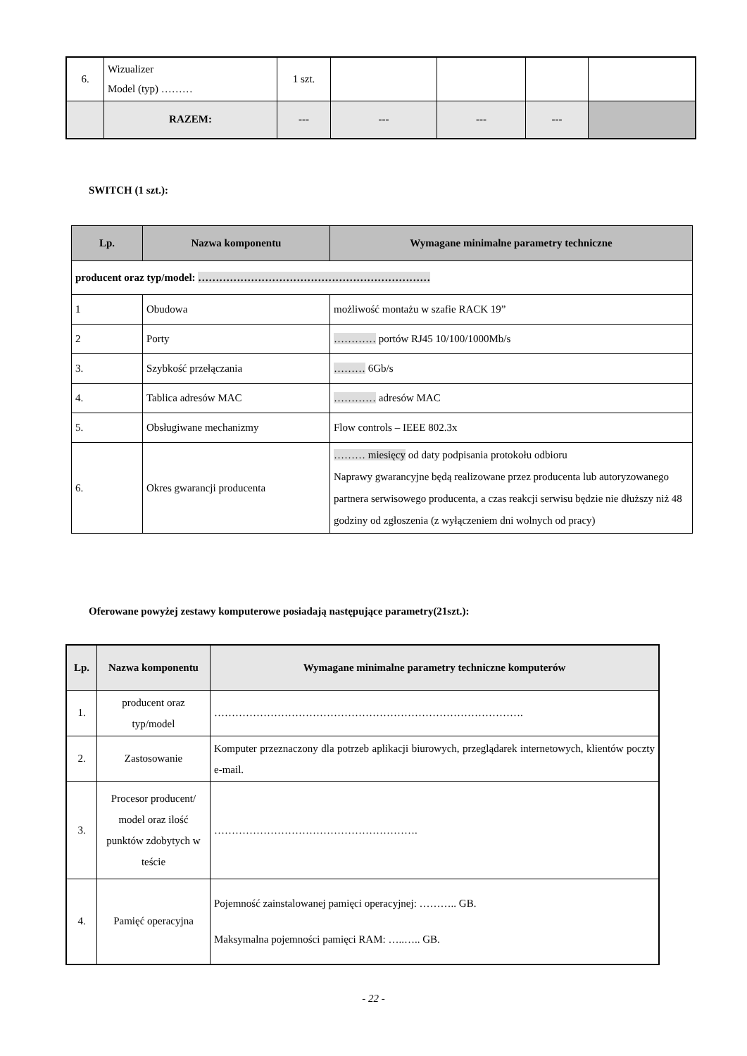| 6. | Wizualizer Model (typ) ……… | 1 szt. | | | | |
| | RAZEM: | --- | --- | --- | --- | |
SWITCH (1 szt.):
| Lp. | Nazwa komponentu | Wymagane minimalne parametry techniczne |
| --- | --- | --- |
| producent oraz typ/model: ………………………………………………………… | | |
| 1 | Obudowa | możliwość montażu w szafie RACK 19” |
| 2 | Porty | ………… portów RJ45 10/100/1000Mb/s |
| 3. | Szybkość przełączania | ……… 6Gb/s |
| 4. | Tablica adresów MAC | ………… adresów MAC |
| 5. | Obsługiwane mechanizmy | Flow controls – IEEE 802.3x |
| 6. | Okres gwarancji producenta | ……… miesięcy od daty podpisania protokołu odbioru Naprawy gwarancyjne będą realizowane przez producenta lub autoryzowanego partnera serwisowego producenta, a czas reakcji serwisu będzie nie dłuższy niż 48 godziny od zgłoszenia (z wyłączeniem dni wolnych od pracy) |
Oferowane powyżej zestawy komputerowe posiadają następujące parametry(21szt.):
| Lp. | Nazwa komponentu | Wymagane minimalne parametry techniczne komputerów |
| --- | --- | --- |
| 1. | producent oraz typ/model | ……………………………………………………………………………. |
| 2. | Zastosowanie | Komputer przeznaczony dla potrzeb aplikacji biurowych, przeglądarek internetowych, klientów poczty e-mail. |
| 3. | Procesor producent/ model oraz ilość punktów zdobytych w teście | …………………………………………………. |
| 4. | Pamięć operacyjna | Pojemność zainstalowanej pamięci operacyjnej: ……….. GB. Maksymalna pojemności pamięci RAM: …..….. GB. |
- 22 -